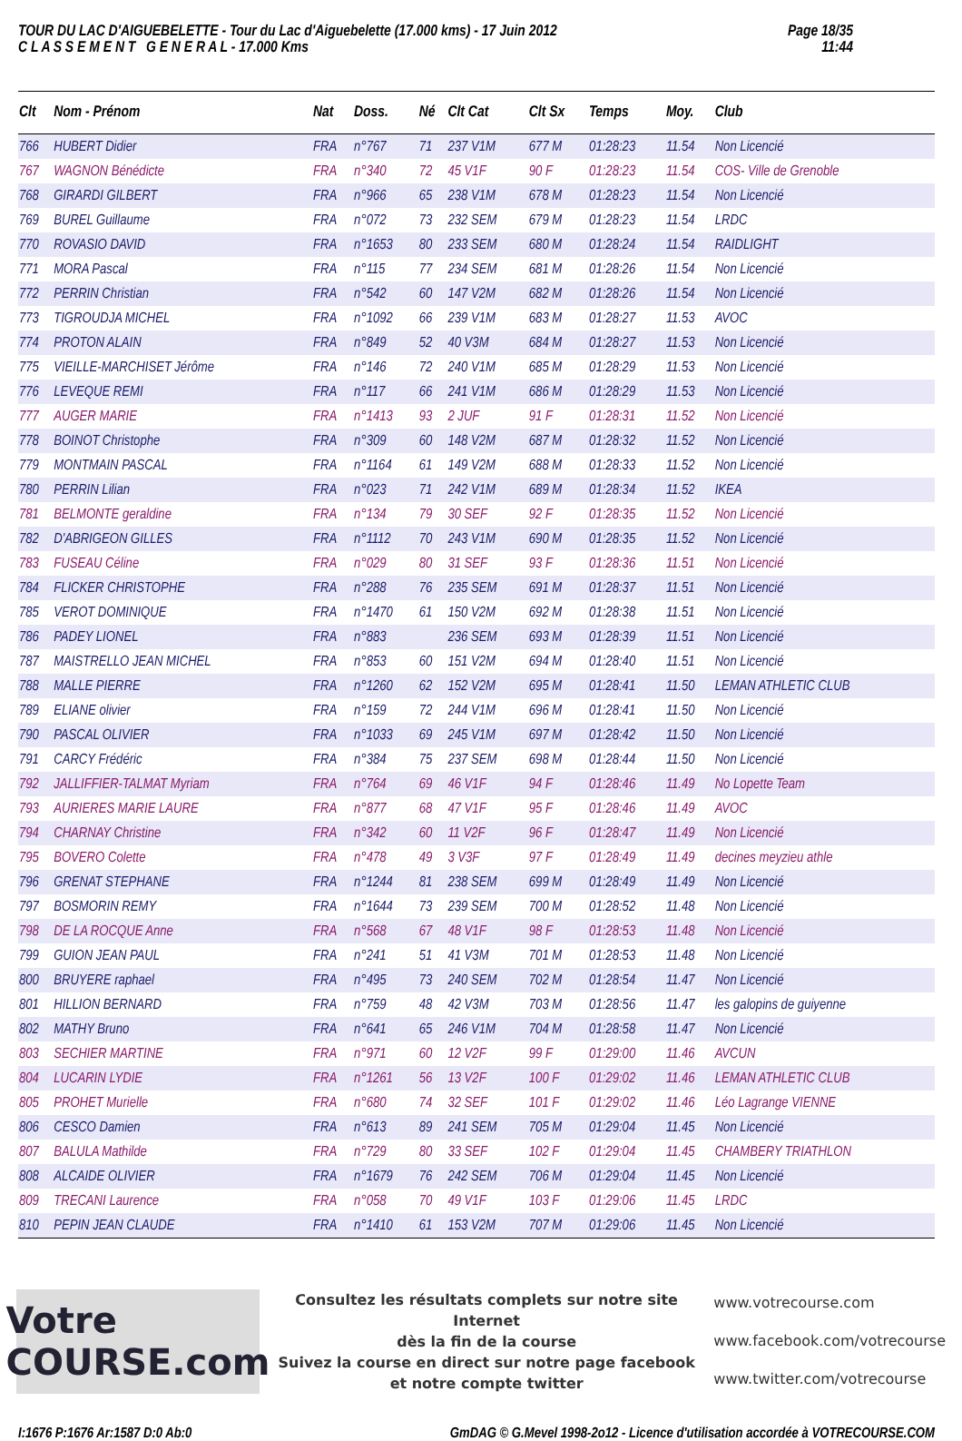TOUR DU LAC D'AIGUEBELETTE - Tour du Lac d'Aiguebelette (17.000 kms) - 17 Juin 2012
C L A S S E M E N T G E N E R A L - 17.000 Kms
Page 18/35
11:44
| Clt | Nom - Prénom | Nat | Doss. | Né | Clt Cat | Clt Sx | Temps | Moy. | Club |
| --- | --- | --- | --- | --- | --- | --- | --- | --- | --- |
| 766 | HUBERT Didier | FRA | n°767 | 71 | 237 V1M | 677 M | 01:28:23 | 11.54 | Non Licencié |
| 767 | WAGNON Bénédicte | FRA | n°340 | 72 | 45 V1F | 90 F | 01:28:23 | 11.54 | COS- Ville de Grenoble |
| 768 | GIRARDI GILBERT | FRA | n°966 | 65 | 238 V1M | 678 M | 01:28:23 | 11.54 | Non Licencié |
| 769 | BUREL Guillaume | FRA | n°072 | 73 | 232 SEM | 679 M | 01:28:23 | 11.54 | LRDC |
| 770 | ROVASIO DAVID | FRA | n°1653 | 80 | 233 SEM | 680 M | 01:28:24 | 11.54 | RAIDLIGHT |
| 771 | MORA Pascal | FRA | n°115 | 77 | 234 SEM | 681 M | 01:28:26 | 11.54 | Non Licencié |
| 772 | PERRIN Christian | FRA | n°542 | 60 | 147 V2M | 682 M | 01:28:26 | 11.54 | Non Licencié |
| 773 | TIGROUDJA MICHEL | FRA | n°1092 | 66 | 239 V1M | 683 M | 01:28:27 | 11.53 | AVOC |
| 774 | PROTON ALAIN | FRA | n°849 | 52 | 40 V3M | 684 M | 01:28:27 | 11.53 | Non Licencié |
| 775 | VIEILLE-MARCHISET Jérôme | FRA | n°146 | 72 | 240 V1M | 685 M | 01:28:29 | 11.53 | Non Licencié |
| 776 | LEVEQUE REMI | FRA | n°117 | 66 | 241 V1M | 686 M | 01:28:29 | 11.53 | Non Licencié |
| 777 | AUGER MARIE | FRA | n°1413 | 93 | 2 JUF | 91 F | 01:28:31 | 11.52 | Non Licencié |
| 778 | BOINOT Christophe | FRA | n°309 | 60 | 148 V2M | 687 M | 01:28:32 | 11.52 | Non Licencié |
| 779 | MONTMAIN PASCAL | FRA | n°1164 | 61 | 149 V2M | 688 M | 01:28:33 | 11.52 | Non Licencié |
| 780 | PERRIN Lilian | FRA | n°023 | 71 | 242 V1M | 689 M | 01:28:34 | 11.52 | IKEA |
| 781 | BELMONTE geraldine | FRA | n°134 | 79 | 30 SEF | 92 F | 01:28:35 | 11.52 | Non Licencié |
| 782 | D'ABRIGEON GILLES | FRA | n°1112 | 70 | 243 V1M | 690 M | 01:28:35 | 11.52 | Non Licencié |
| 783 | FUSEAU Céline | FRA | n°029 | 80 | 31 SEF | 93 F | 01:28:36 | 11.51 | Non Licencié |
| 784 | FLICKER CHRISTOPHE | FRA | n°288 | 76 | 235 SEM | 691 M | 01:28:37 | 11.51 | Non Licencié |
| 785 | VEROT DOMINIQUE | FRA | n°1470 | 61 | 150 V2M | 692 M | 01:28:38 | 11.51 | Non Licencié |
| 786 | PADEY LIONEL | FRA | n°883 | | 236 SEM | 693 M | 01:28:39 | 11.51 | Non Licencié |
| 787 | MAISTRELLO JEAN MICHEL | FRA | n°853 | 60 | 151 V2M | 694 M | 01:28:40 | 11.51 | Non Licencié |
| 788 | MALLE PIERRE | FRA | n°1260 | 62 | 152 V2M | 695 M | 01:28:41 | 11.50 | LEMAN ATHLETIC CLUB |
| 789 | ELIANE olivier | FRA | n°159 | 72 | 244 V1M | 696 M | 01:28:41 | 11.50 | Non Licencié |
| 790 | PASCAL OLIVIER | FRA | n°1033 | 69 | 245 V1M | 697 M | 01:28:42 | 11.50 | Non Licencié |
| 791 | CARCY Frédéric | FRA | n°384 | 75 | 237 SEM | 698 M | 01:28:44 | 11.50 | Non Licencié |
| 792 | JALLIFFIER-TALMAT Myriam | FRA | n°764 | 69 | 46 V1F | 94 F | 01:28:46 | 11.49 | No Lopette Team |
| 793 | AURIERES MARIE LAURE | FRA | n°877 | 68 | 47 V1F | 95 F | 01:28:46 | 11.49 | AVOC |
| 794 | CHARNAY Christine | FRA | n°342 | 60 | 11 V2F | 96 F | 01:28:47 | 11.49 | Non Licencié |
| 795 | BOVERO Colette | FRA | n°478 | 49 | 3 V3F | 97 F | 01:28:49 | 11.49 | decines meyzieu athle |
| 796 | GRENAT STEPHANE | FRA | n°1244 | 81 | 238 SEM | 699 M | 01:28:49 | 11.49 | Non Licencié |
| 797 | BOSMORIN REMY | FRA | n°1644 | 73 | 239 SEM | 700 M | 01:28:52 | 11.48 | Non Licencié |
| 798 | DE LA ROCQUE Anne | FRA | n°568 | 67 | 48 V1F | 98 F | 01:28:53 | 11.48 | Non Licencié |
| 799 | GUION JEAN PAUL | FRA | n°241 | 51 | 41 V3M | 701 M | 01:28:53 | 11.48 | Non Licencié |
| 800 | BRUYERE raphael | FRA | n°495 | 73 | 240 SEM | 702 M | 01:28:54 | 11.47 | Non Licencié |
| 801 | HILLION BERNARD | FRA | n°759 | 48 | 42 V3M | 703 M | 01:28:56 | 11.47 | les galopins de guiyenne |
| 802 | MATHY Bruno | FRA | n°641 | 65 | 246 V1M | 704 M | 01:28:58 | 11.47 | Non Licencié |
| 803 | SECHIER MARTINE | FRA | n°971 | 60 | 12 V2F | 99 F | 01:29:00 | 11.46 | AVCUN |
| 804 | LUCARIN LYDIE | FRA | n°1261 | 56 | 13 V2F | 100 F | 01:29:02 | 11.46 | LEMAN ATHLETIC CLUB |
| 805 | PROHET Murielle | FRA | n°680 | 74 | 32 SEF | 101 F | 01:29:02 | 11.46 | Léo Lagrange VIENNE |
| 806 | CESCO Damien | FRA | n°613 | 89 | 241 SEM | 705 M | 01:29:04 | 11.45 | Non Licencié |
| 807 | BALULA Mathilde | FRA | n°729 | 80 | 33 SEF | 102 F | 01:29:04 | 11.45 | CHAMBERY TRIATHLON |
| 808 | ALCAIDE OLIVIER | FRA | n°1679 | 76 | 242 SEM | 706 M | 01:29:04 | 11.45 | Non Licencié |
| 809 | TRECANI Laurence | FRA | n°058 | 70 | 49 V1F | 103 F | 01:29:06 | 11.45 | LRDC |
| 810 | PEPIN JEAN CLAUDE | FRA | n°1410 | 61 | 153 V2M | 707 M | 01:29:06 | 11.45 | Non Licencié |
Votre COURSE.com
Consultez les résultats complets sur notre site Internet
dès la fin de la course
Suivez la course en direct sur notre page facebook
et notre compte twitter
www.votrecourse.com
www.facebook.com/votrecourse
www.twitter.com/votrecourse
I:1676 P:1676 Ar:1587 D:0 Ab:0 GmDAG © G.Mevel 1998-2o12 - Licence d'utilisation accordée à VOTRECOURSE.COM